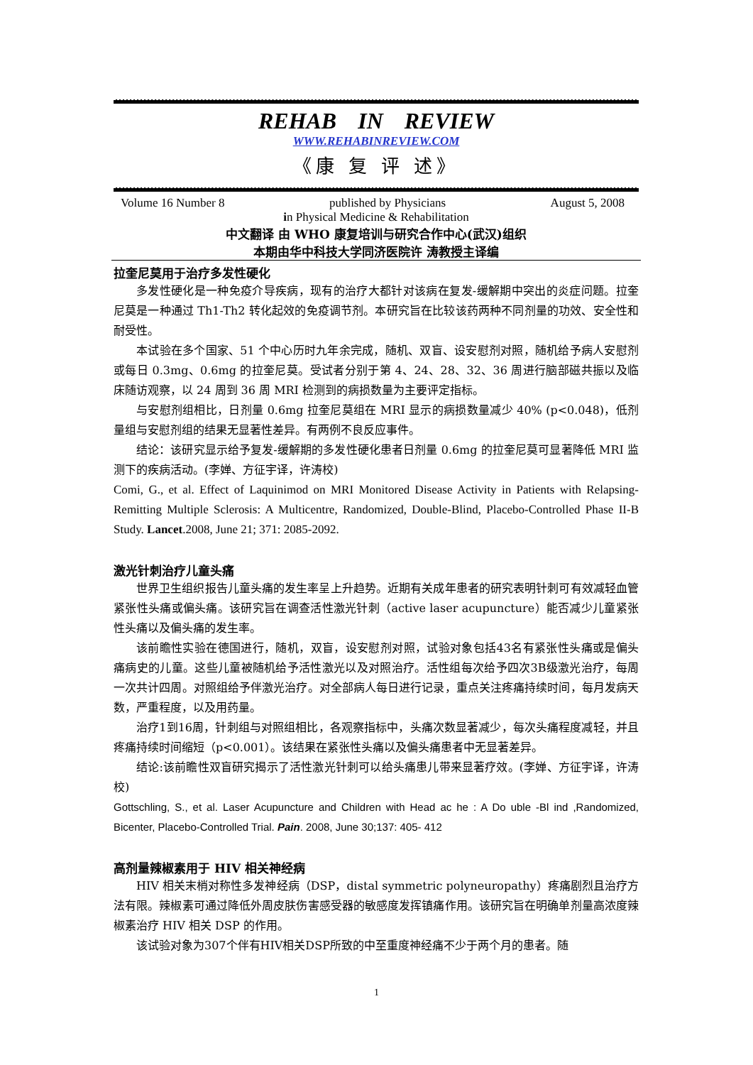REHAB IN REVIEW
WWW.REHABINREVIEW.COM
《康 复 评 述》
Volume 16 Number 8 published by Physicians August 5, 2008
in Physical Medicine & Rehabilitation
中文翻译 由 WHO 康复培训与研究合作中心(武汉)组织
本期由华中科技大学同济医院许 涛教授主译编
拉奎尼莫用于治疗多发性硬化
多发性硬化是一种免疫介导疾病，现有的治疗大都针对该病在复发-缓解期中突出的炎症问题。拉奎尼莫是一种通过 Th1-Th2 转化起效的免疫调节剂。本研究旨在比较该药两种不同剂量的功效、安全性和耐受性。
本试验在多个国家、51 个中心历时九年余完成，随机、双盲、设安慰剂对照，随机给予病人安慰剂或每日 0.3mg、0.6mg 的拉奎尼莫。受试者分别于第 4、24、28、32、36 周进行脑部磁共振以及临床随访观察，以 24 周到 36 周 MRI 检测到的病损数量为主要评定指标。
与安慰剂组相比，日剂量 0.6mg 拉奎尼莫组在 MRI 显示的病损数量减少 40% (p<0.048)，低剂量组与安慰剂组的结果无显著性差异。有两例不良反应事件。
结论：该研究显示给予复发-缓解期的多发性硬化患者日剂量 0.6mg 的拉奎尼莫可显著降低 MRI 监测下的疾病活动。(李婵、方征宇译，许涛校)
Comi, G., et al. Effect of Laquinimod on MRI Monitored Disease Activity in Patients with Relapsing-Remitting Multiple Sclerosis: A Multicentre, Randomized, Double-Blind, Placebo-Controlled Phase II-B Study. Lancet.2008, June 21; 371: 2085-2092.
激光针刺治疗儿童头痛
世界卫生组织报告儿童头痛的发生率呈上升趋势。近期有关成年患者的研究表明针刺可有效减轻血管紧张性头痛或偏头痛。该研究旨在调查活性激光针刺（active laser acupuncture）能否减少儿童紧张性头痛以及偏头痛的发生率。
该前瞻性实验在德国进行，随机，双盲，设安慰剂对照，试验对象包括43名有紧张性头痛或是偏头痛病史的儿童。这些儿童被随机给予活性激光以及对照治疗。活性组每次给予四次3B级激光治疗，每周一次共计四周。对照组给予伴激光治疗。对全部病人每日进行记录，重点关注疼痛持续时间，每月发病天数，严重程度，以及用药量。
治疗1到16周，针刺组与对照组相比，各观察指标中，头痛次数显著减少，每次头痛程度减轻，并且疼痛持续时间缩短（p<0.001）。该结果在紧张性头痛以及偏头痛患者中无显著差异。
结论:该前瞻性双盲研究揭示了活性激光针刺可以给头痛患儿带来显著疗效。(李婵、方征宇译，许涛校)
Gottschling, S., et al. Laser Acupuncture and Children with Head ac he : A Do uble -Bl ind ,Randomized, Bicenter, Placebo-Controlled Trial. Pain. 2008, June 30;137: 405- 412
高剂量辣椒素用于 HIV 相关神经病
HIV 相关末梢对称性多发神经病（DSP，distal symmetric polyneuropathy）疼痛剧烈且治疗方法有限。辣椒素可通过降低外周皮肤伤害感受器的敏感度发挥镇痛作用。该研究旨在明确单剂量高浓度辣椒素治疗 HIV 相关 DSP 的作用。
该试验对象为307个伴有HIV相关DSP所致的中至重度神经痛不少于两个月的患者。随
1